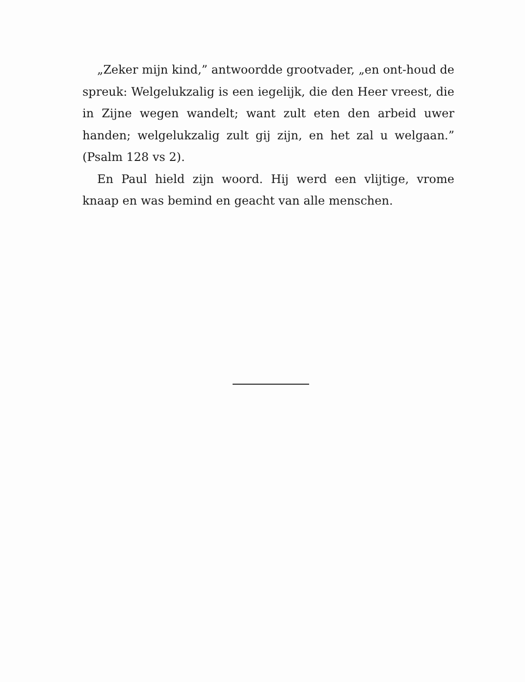„Zeker mijn kind,” antwoordde grootvader, „en ont-houd de spreuk: Welgelukzalig is een iegelijk, die den Heer vreest, die in Zijne wegen wandelt; want zult eten den arbeid uwer handen; welgelukzalig zult gij zijn, en het zal u welgaan.” (Psalm 128 vs 2).
En Paul hield zijn woord. Hij werd een vlijtige, vrome knaap en was bemind en geacht van alle menschen.